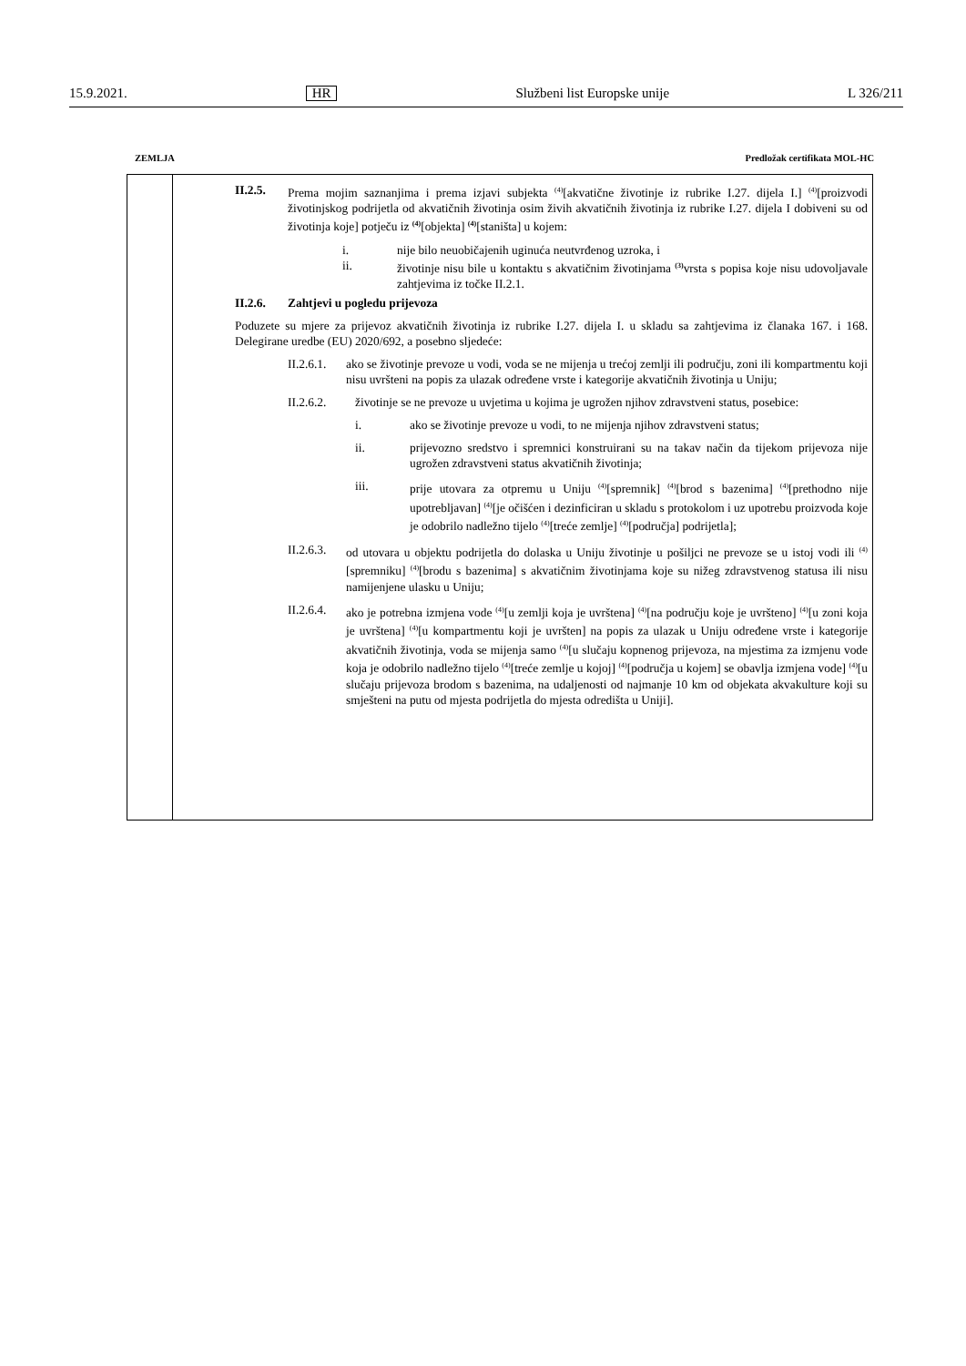15.9.2021. HR Službeni list Europske unije L 326/211
ZEMLJA Predložak certifikata MOL-HC
II.2.5. Prema mojim saznanjima i prema izjavi subjekta <sup>(4)</sup>[akvatične životinje iz rubrike I.27. dijela I.] <sup>(4)</sup>[proizvodi životinjskog podrijetla od akvatičnih životinja osim živih akvatičnih životinja iz rubrike I.27. dijela I dobiveni su od životinja koje] potječu iz <sup>(4)</sup>[objekta] <sup>(4)</sup>[staništa] u kojem:
i. nije bilo neuobičajenih uginuća neutvrđenog uzroka, i
ii. životinje nisu bile u kontaktu s akvatičnim životinjama <sup>(3)</sup>vrsta s popisa koje nisu udovoljavale zahtjevima iz točke II.2.1.
II.2.6. Zahtjevi u pogledu prijevoza
Poduzete su mjere za prijevoz akvatičnih životinja iz rubrike I.27. dijela I. u skladu sa zahtjevima iz članaka 167. i 168. Delegirane uredbe (EU) 2020/692, a posebno sljedeće:
II.2.6.1.
ako se životinje prevoze u vodi, voda se ne mijenja u trećoj zemlji ili području, zoni ili kompartmentu koji nisu uvršteni na popis za ulazak određene vrste i kategorije akvatičnih životinja u Uniju;
II.2.6.2. životinje se ne prevoze u uvjetima u kojima je ugrožen njihov zdravstveni status, posebice:
i. ako se životinje prevoze u vodi, to ne mijenja njihov zdravstveni status;
ii. prijevozno sredstvo i spremnici konstruirani su na takav način da tijekom prijevoza nije ugrožen zdravstveni status akvatičnih životinja;
iii. prije utovara za otpremu u Uniju <sup>(4)</sup>[spremnik] <sup>(4)</sup>[brod s bazenima] <sup>(4)</sup>[prethodno nije upotrebljavan] <sup>(4)</sup>[je očišćen i dezinficiran u skladu s protokolom i uz upotrebu proizvoda koje je odobrilo nadležno tijelo <sup>(4)</sup>[treće zemlje] <sup>(4)</sup>[područja] podrijetla];
II.2.6.3.
od utovara u objektu podrijetla do dolaska u Uniju životinje u pošiljci ne prevoze se u istoj vodi ili <sup>(4)</sup>[spremniku] <sup>(4)</sup>[brodu s bazenima] s akvatičnim životinjama koje su nižeg zdravstvenog statusa ili nisu namijenjene ulasku u Uniju;
II.2.6.4.
ako je potrebna izmjena vode <sup>(4)</sup>[u zemlji koja je uvrštena] <sup>(4)</sup>[na području koje je uvršteno] <sup>(4)</sup>[u zoni koja je uvrštena] <sup>(4)</sup>[u kompartmentu koji je uvršten] na popis za ulazak u Uniju određene vrste i kategorije akvatičnih životinja, voda se mijenja samo <sup>(4)</sup>[u slučaju kopnenog prijevoza, na mjestima za izmjenu vode koja je odobrilo nadležno tijelo <sup>(4)</sup>[treće zemlje u kojoj] <sup>(4)</sup>[područja u kojem] se obavlja izmjena vode] <sup>(4)</sup>[u slučaju prijevoza brodom s bazenima, na udaljenosti od najmanje 10 km od objekata akvakulture koji su smješteni na putu od mjesta podrijetla do mjesta odredišta u Uniji].